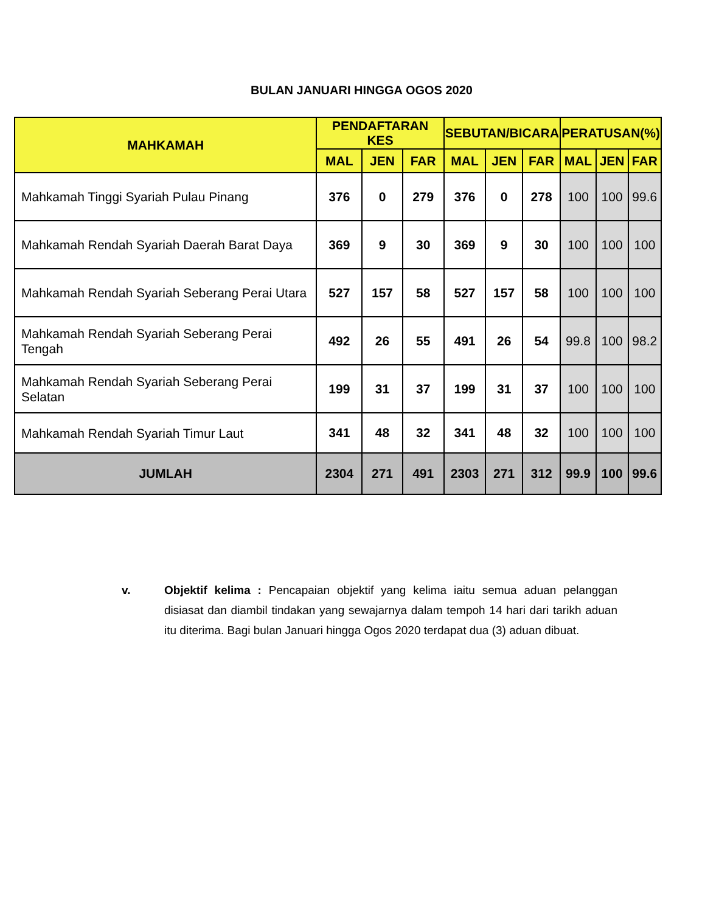BULAN JANUARI HINGGA OGOS 2020
| MAHKAMAH | PENDAFTARAN KES | | | SEBUTAN/BICARA | | | PERATUSAN(%) | | |
| --- | --- | --- | --- | --- | --- | --- | --- | --- | --- |
| | MAL | JEN | FAR | MAL | JEN | FAR | MAL | JEN | FAR |
| Mahkamah Tinggi Syariah Pulau Pinang | 376 | 0 | 279 | 376 | 0 | 278 | 100 | 100 | 99.6 |
| Mahkamah Rendah Syariah Daerah Barat Daya | 369 | 9 | 30 | 369 | 9 | 30 | 100 | 100 | 100 |
| Mahkamah Rendah Syariah Seberang Perai Utara | 527 | 157 | 58 | 527 | 157 | 58 | 100 | 100 | 100 |
| Mahkamah Rendah Syariah Seberang Perai Tengah | 492 | 26 | 55 | 491 | 26 | 54 | 99.8 | 100 | 98.2 |
| Mahkamah Rendah Syariah Seberang Perai Selatan | 199 | 31 | 37 | 199 | 31 | 37 | 100 | 100 | 100 |
| Mahkamah Rendah Syariah Timur Laut | 341 | 48 | 32 | 341 | 48 | 32 | 100 | 100 | 100 |
| JUMLAH | 2304 | 271 | 491 | 2303 | 271 | 312 | 99.9 | 100 | 99.6 |
v. Objektif kelima : Pencapaian objektif yang kelima iaitu semua aduan pelanggan disiasat dan diambil tindakan yang sewajarnya dalam tempoh 14 hari dari tarikh aduan itu diterima. Bagi bulan Januari hingga Ogos 2020 terdapat dua (3) aduan dibuat.